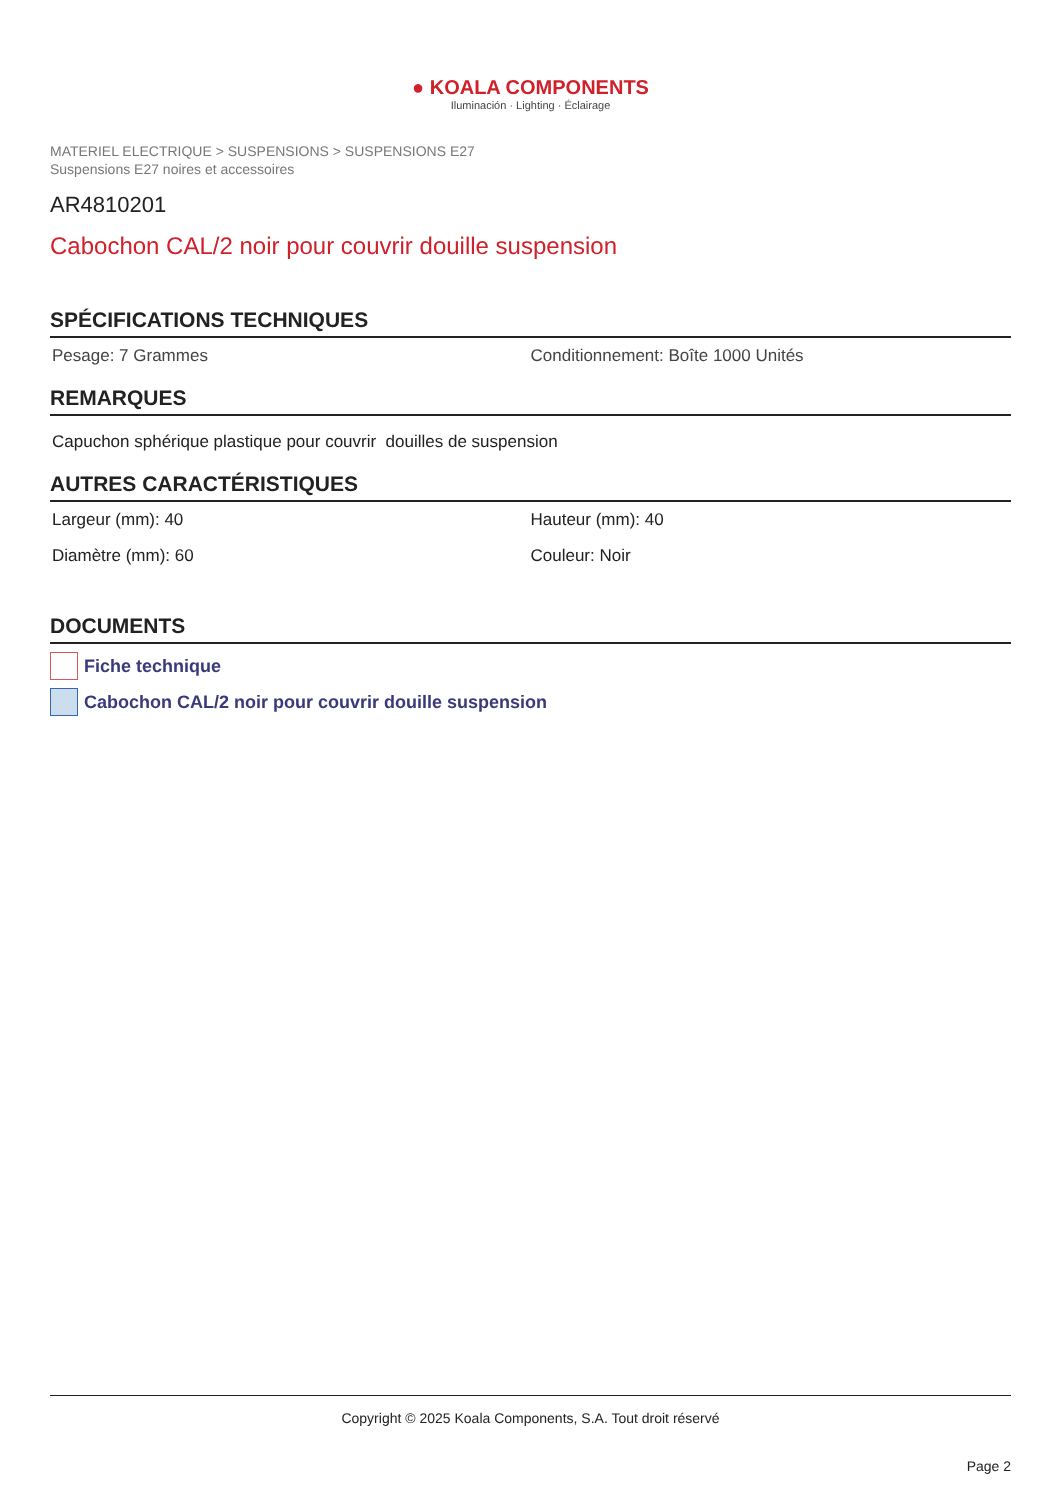● KOALA COMPONENTS
Iluminación · Lighting · Éclairage
MATERIEL ELECTRIQUE > SUSPENSIONS > SUSPENSIONS E27
Suspensions E27 noires et accessoires
AR4810201
Cabochon CAL/2 noir pour couvrir douille suspension
SPÉCIFICATIONS TECHNIQUES
Pesage: 7 Grammes Conditionnement: Boîte 1000 Unités
REMARQUES
Capuchon sphérique plastique pour couvrir douilles de suspension
AUTRES CARACTÉRISTIQUES
Largeur (mm): 40 Hauteur (mm): 40
Diamètre (mm): 60 Couleur: Noir
DOCUMENTS
Fiche technique
Cabochon CAL/2 noir pour couvrir douille suspension
Copyright © 2025 Koala Components, S.A. Tout droit réservé
Page 2